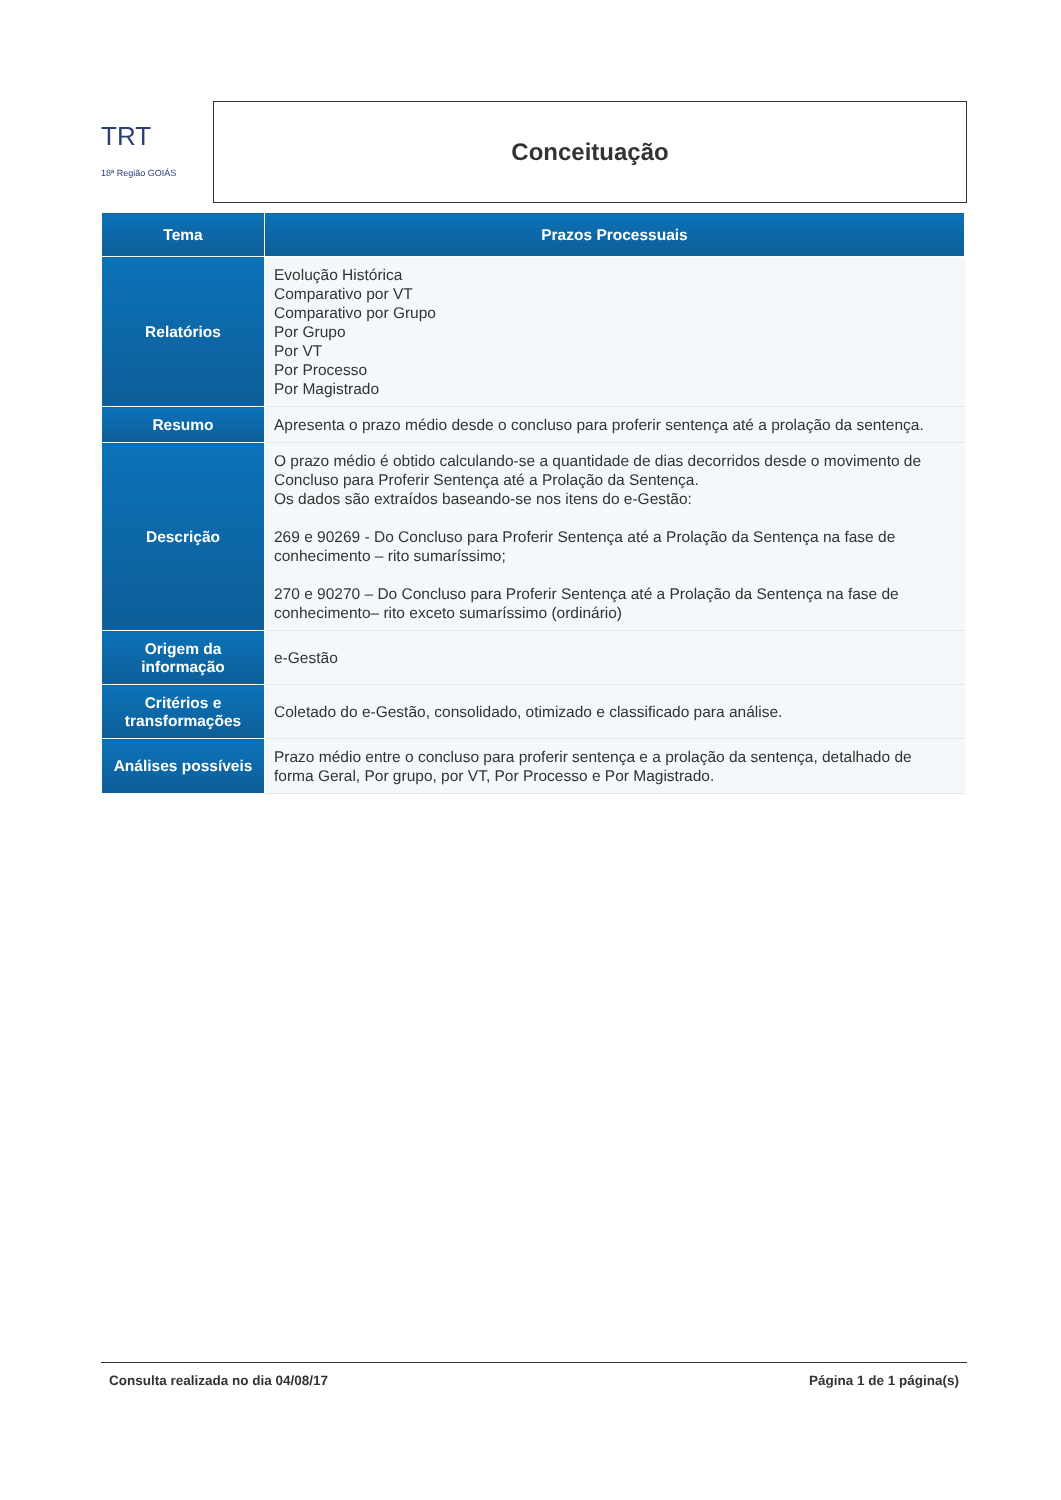TRT
18ª Região GOIÁS
Conceituação
| Tema | Prazos Processuais |
| --- | --- |
| Relatórios | Evolução Histórica Comparativo por VT Comparativo por Grupo Por Grupo Por VT Por Processo Por Magistrado |
| Resumo | Apresenta o prazo médio desde o concluso para proferir sentença até a prolação da sentença. |
| Descrição | O prazo médio é obtido calculando-se a quantidade de dias decorridos desde o movimento de Concluso para Proferir Sentença até a Prolação da Sentença. Os dados são extraídos baseando-se nos itens do e-Gestão: 269 e 90269 - Do Concluso para Proferir Sentença até a Prolação da Sentença na fase de conhecimento – rito sumaríssimo; 270 e 90270 – Do Concluso para Proferir Sentença até a Prolação da Sentença na fase de conhecimento– rito exceto sumaríssimo (ordinário) |
| Origem da informação | e-Gestão |
| Critérios e transformações | Coletado do e-Gestão, consolidado, otimizado e classificado para análise. |
| Análises possíveis | Prazo médio entre o concluso para proferir sentença e a prolação da sentença, detalhado de forma Geral, Por grupo, por VT, Por Processo e Por Magistrado. |
Consulta realizada no dia 04/08/17 Página 1 de 1 página(s)